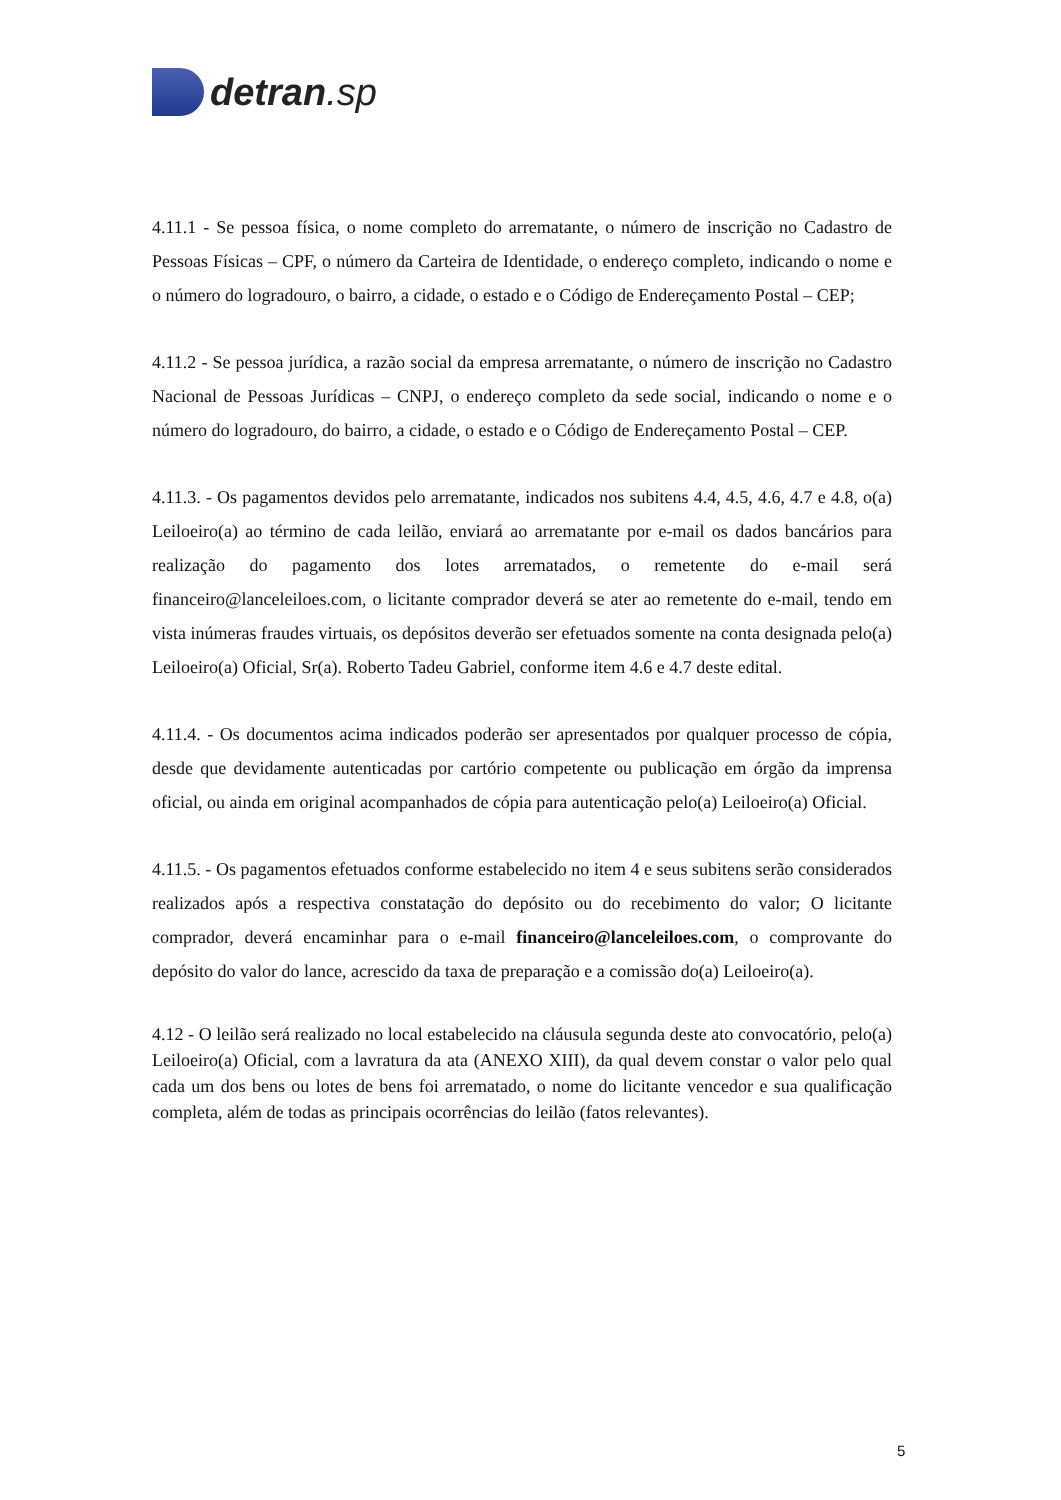detran.sp
4.11.1 - Se pessoa física, o nome completo do arrematante, o número de inscrição no Cadastro de Pessoas Físicas – CPF, o número da Carteira de Identidade, o endereço completo, indicando o nome e o número do logradouro, o bairro, a cidade, o estado e o Código de Endereçamento Postal – CEP;
4.11.2 - Se pessoa jurídica, a razão social da empresa arrematante, o número de inscrição no Cadastro Nacional de Pessoas Jurídicas – CNPJ, o endereço completo da sede social, indicando o nome e o número do logradouro, do bairro, a cidade, o estado e o Código de Endereçamento Postal – CEP.
4.11.3. - Os pagamentos devidos pelo arrematante, indicados nos subitens 4.4, 4.5, 4.6, 4.7 e 4.8, o(a) Leiloeiro(a) ao término de cada leilão, enviará ao arrematante por e-mail os dados bancários para realização do pagamento dos lotes arrematados, o remetente do e-mail será financeiro@lanceleiloes.com, o licitante comprador deverá se ater ao remetente do e-mail, tendo em vista inúmeras fraudes virtuais, os depósitos deverão ser efetuados somente na conta designada pelo(a) Leiloeiro(a) Oficial, Sr(a). Roberto Tadeu Gabriel, conforme item 4.6 e 4.7 deste edital.
4.11.4. - Os documentos acima indicados poderão ser apresentados por qualquer processo de cópia, desde que devidamente autenticadas por cartório competente ou publicação em órgão da imprensa oficial, ou ainda em original acompanhados de cópia para autenticação pelo(a) Leiloeiro(a) Oficial.
4.11.5. - Os pagamentos efetuados conforme estabelecido no item 4 e seus subitens serão considerados realizados após a respectiva constatação do depósito ou do recebimento do valor; O licitante comprador, deverá encaminhar para o e-mail financeiro@lanceleiloes.com, o comprovante do depósito do valor do lance, acrescido da taxa de preparação e a comissão do(a) Leiloeiro(a).
4.12 - O leilão será realizado no local estabelecido na cláusula segunda deste ato convocatório, pelo(a) Leiloeiro(a) Oficial, com a lavratura da ata (ANEXO XIII), da qual devem constar o valor pelo qual cada um dos bens ou lotes de bens foi arrematado, o nome do licitante vencedor e sua qualificação completa, além de todas as principais ocorrências do leilão (fatos relevantes).
5